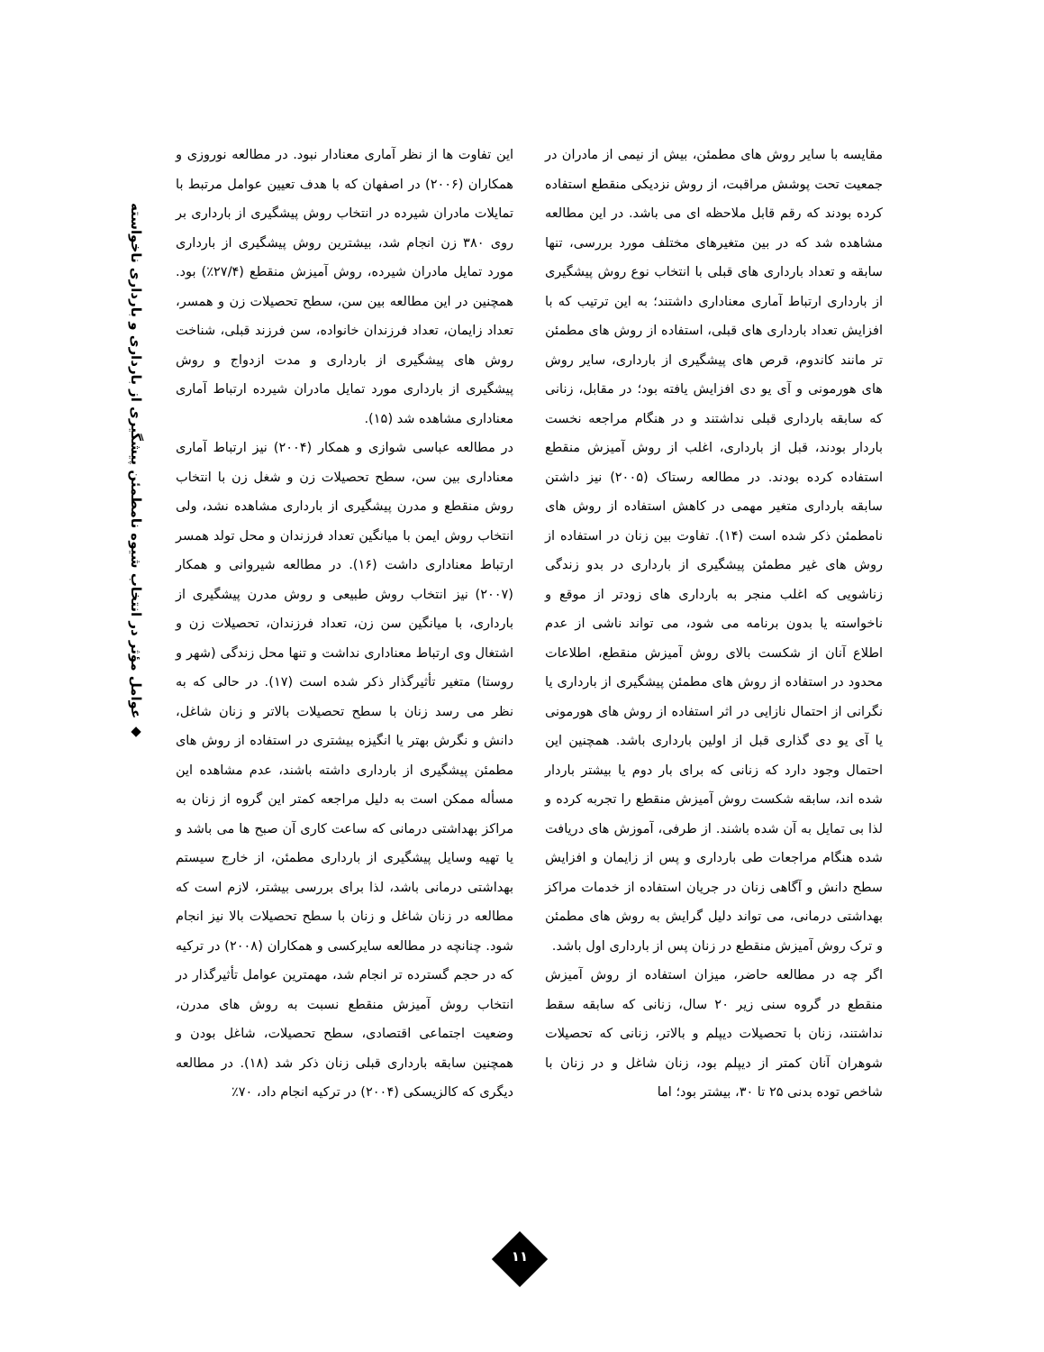◆ عوامل مؤثر در انتخاب شیوه نامطمئن پیشگیری از بارداری و بارداری ناخواسته
مقایسه با سایر روش های مطمئن، بیش از نیمی از مادران در جمعیت تحت پوشش مراقبت، از روش نزدیکی منقطع استفاده کرده بودند که رقم قابل ملاحظه ای می باشد. در این مطالعه مشاهده شد که در بین متغیرهای مختلف مورد بررسی، تنها سابقه و تعداد بارداری های قبلی با انتخاب نوع روش پیشگیری از بارداری ارتباط آماری معناداری داشتند؛ به این ترتیب که با افزایش تعداد بارداری های قبلی، استفاده از روش های مطمئن تر مانند کاندوم، قرص های پیشگیری از بارداری، سایر روش های هورمونی و آی یو دی افزایش یافته بود؛ در مقابل، زنانی که سابقه بارداری قبلی نداشتند و در هنگام مراجعه نخست باردار بودند، قبل از بارداری، اغلب از روش آمیزش منقطع استفاده کرده بودند. در مطالعه رستاک (۲۰۰۵) نیز داشتن سابقه بارداری متغیر مهمی در کاهش استفاده از روش های نامطمئن ذکر شده است (۱۴). تفاوت بین زنان در استفاده از روش های غیر مطمئن پیشگیری از بارداری در بدو زندگی زناشویی که اغلب منجر به بارداری های زودتر از موقع و ناخواسته یا بدون برنامه می شود، می تواند ناشی از عدم اطلاع آنان از شکست بالای روش آمیزش منقطع، اطلاعات محدود در استفاده از روش های مطمئن پیشگیری از بارداری یا نگرانی از احتمال نازایی در اثر استفاده از روش های هورمونی یا آی یو دی گذاری قبل از اولین بارداری باشد. همچنین این احتمال وجود دارد که زنانی که برای بار دوم یا بیشتر باردار شده اند، سابقه شکست روش آمیزش منقطع را تجربه کرده و لذا بی تمایل به آن شده باشند. از طرفی، آموزش های دریافت شده هنگام مراجعات طی بارداری و پس از زایمان و افزایش سطح دانش و آگاهی زنان در جریان استفاده از خدمات مراکز بهداشتی درمانی، می تواند دلیل گرایش به روش های مطمئن و ترک روش آمیزش منقطع در زنان پس از بارداری اول باشد.
اگر چه در مطالعه حاضر، میزان استفاده از روش آمیزش منقطع در گروه سنی زیر ۲۰ سال، زنانی که سابقه سقط نداشتند، زنان با تحصیلات دیپلم و بالاتر، زنانی که تحصیلات شوهران آنان کمتر از دیپلم بود، زنان شاغل و در زنان با شاخص توده بدنی ۲۵ تا ۳۰، بیشتر بود؛ اما
این تفاوت ها از نظر آماری معنادار نبود. در مطالعه نوروزی و همکاران (۲۰۰۶) در اصفهان که با هدف تعیین عوامل مرتبط با تمایلات مادران شیرده در انتخاب روش پیشگیری از بارداری بر روی ۳۸۰ زن انجام شد، بیشترین روش پیشگیری از بارداری مورد تمایل مادران شیرده، روش آمیزش منقطع (۲۷/۴٪) بود. همچنین در این مطالعه بین سن، سطح تحصیلات زن و همسر، تعداد زایمان، تعداد فرزندان خانواده، سن فرزند قبلی، شناخت روش های پیشگیری از بارداری و مدت ازدواج و روش پیشگیری از بارداری مورد تمایل مادران شیرده ارتباط آماری معناداری مشاهده شد (۱۵).
در مطالعه عباسی شوازی و همکار (۲۰۰۴) نیز ارتباط آماری معناداری بین سن، سطح تحصیلات زن و شغل زن با انتخاب روش منقطع و مدرن پیشگیری از بارداری مشاهده نشد، ولی انتخاب روش ایمن با میانگین تعداد فرزندان و محل تولد همسر ارتباط معناداری داشت (۱۶). در مطالعه شیروانی و همکار (۲۰۰۷) نیز انتخاب روش طبیعی و روش مدرن پیشگیری از بارداری، با میانگین سن زن، تعداد فرزندان، تحصیلات زن و اشتغال وی ارتباط معناداری نداشت و تنها محل زندگی (شهر و روستا) متغیر تأثیرگذار ذکر شده است (۱۷). در حالی که به نظر می رسد زنان با سطح تحصیلات بالاتر و زنان شاغل، دانش و نگرش بهتر یا انگیزه بیشتری در استفاده از روش های مطمئن پیشگیری از بارداری داشته باشند، عدم مشاهده این مسأله ممکن است به دلیل مراجعه کمتر این گروه از زنان به مراکز بهداشتی درمانی که ساعت کاری آن صبح ها می باشد و یا تهیه وسایل پیشگیری از بارداری مطمئن، از خارج سیستم بهداشتی درمانی باشد، لذا برای بررسی بیشتر، لازم است که مطالعه در زنان شاغل و زنان با سطح تحصیلات بالا نیز انجام شود. چنانچه در مطالعه سایرکسی و همکاران (۲۰۰۸) در ترکیه که در حجم گسترده تر انجام شد، مهمترین عوامل تأثیرگذار در انتخاب روش آمیزش منقطع نسبت به روش های مدرن، وضعیت اجتماعی اقتصادی، سطح تحصیلات، شاغل بودن و همچنین سابقه بارداری قبلی زنان ذکر شد (۱۸). در مطالعه دیگری که کالزیسکی (۲۰۰۴) در ترکیه انجام داد، ۷۰٪
۱۱